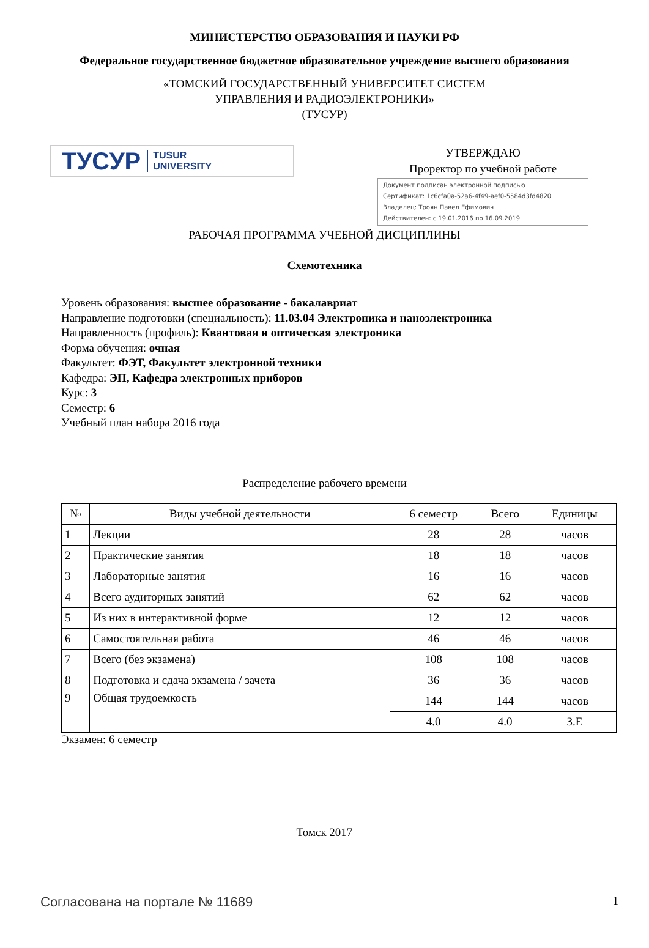МИНИСТЕРСТВО ОБРАЗОВАНИЯ И НАУКИ РФ
Федеральное государственное бюджетное образовательное учреждение высшего образования
«ТОМСКИЙ ГОСУДАРСТВЕННЫЙ УНИВЕРСИТЕТ СИСТЕМ
УПРАВЛЕНИЯ И РАДИОЭЛЕКТРОНИКИ»
(ТУСУР)
ТУСУР TUSUR
UNIVERSITY
УТВЕРЖДАЮ
Проректор по учебной работе
Документ подписан электронной подписью
Сертификат: 1c6cfa0a-52a6-4f49-aef0-5584d3fd4820
Владелец: Троян Павел Ефимович
Действителен: с 19.01.2016 по 16.09.2019
РАБОЧАЯ ПРОГРАММА УЧЕБНОЙ ДИСЦИПЛИНЫ
Схемотехника
Уровень образования: высшее образование - бакалавриат
Направление подготовки (специальность): 11.03.04 Электроника и наноэлектроника
Направленность (профиль): Квантовая и оптическая электроника
Форма обучения: очная
Факультет: ФЭТ, Факультет электронной техники
Кафедра: ЭП, Кафедра электронных приборов
Курс: 3
Семестр: 6
Учебный план набора 2016 года
Распределение рабочего времени
| № | Виды учебной деятельности | 6 семестр | Всего | Единицы |
| --- | --- | --- | --- | --- |
| 1 | Лекции | 28 | 28 | часов |
| 2 | Практические занятия | 18 | 18 | часов |
| 3 | Лабораторные занятия | 16 | 16 | часов |
| 4 | Всего аудиторных занятий | 62 | 62 | часов |
| 5 | Из них в интерактивной форме | 12 | 12 | часов |
| 6 | Самостоятельная работа | 46 | 46 | часов |
| 7 | Всего (без экзамена) | 108 | 108 | часов |
| 8 | Подготовка и сдача экзамена / зачета | 36 | 36 | часов |
| 9 | Общая трудоемкость | 144 | 144 | часов |
| | | 4.0 | 4.0 | З.Е |
Экзамен: 6 семестр
Томск 2017
Согласована на портале № 11689 1